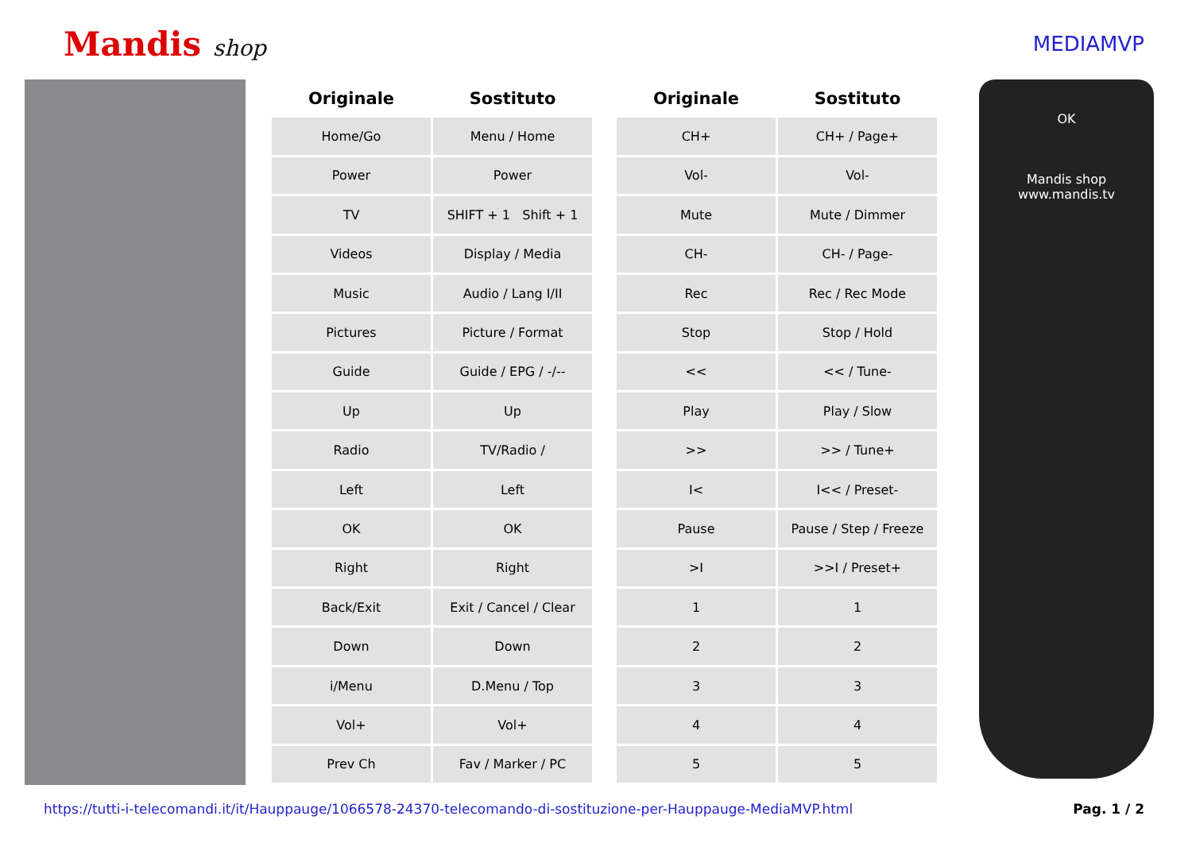Mandis shop MEDIAMVP
| Originale | Sostituto |
| --- | --- |
| Home/Go | Menu / Home |
| Power | Power |
| TV | SHIFT + 1 Shift + 1 |
| Videos | Display / Media |
| Music | Audio / Lang I/II |
| Pictures | Picture / Format |
| Guide | Guide / EPG / -/-- |
| Up | Up |
| Radio | TV/Radio / |
| Left | Left |
| OK | OK |
| Right | Right |
| Back/Exit | Exit / Cancel / Clear |
| Down | Down |
| i/Menu | D.Menu / Top |
| Vol+ | Vol+ |
| Prev Ch | Fav / Marker / PC |
| Originale | Sostituto |
| --- | --- |
| CH+ | CH+ / Page+ |
| Vol- | Vol- |
| Mute | Mute / Dimmer |
| CH- | CH- / Page- |
| Rec | Rec / Rec Mode |
| Stop | Stop / Hold |
| << | << / Tune- |
| Play | Play / Slow |
| >> | >> / Tune+ |
| I< | I<< / Preset- |
| Pause | Pause / Step / Freeze |
| >I | >>I / Preset+ |
| 1 | 1 |
| 2 | 2 |
| 3 | 3 |
| 4 | 4 |
| 5 | 5 |
OK
Mandis shop
www.mandis.tv
https://tutti-i-telecomandi.it/it/Hauppauge/1066578-24370-telecomando-di-sostituzione-per-Hauppauge-MediaMVP.html Pag. 1 / 2